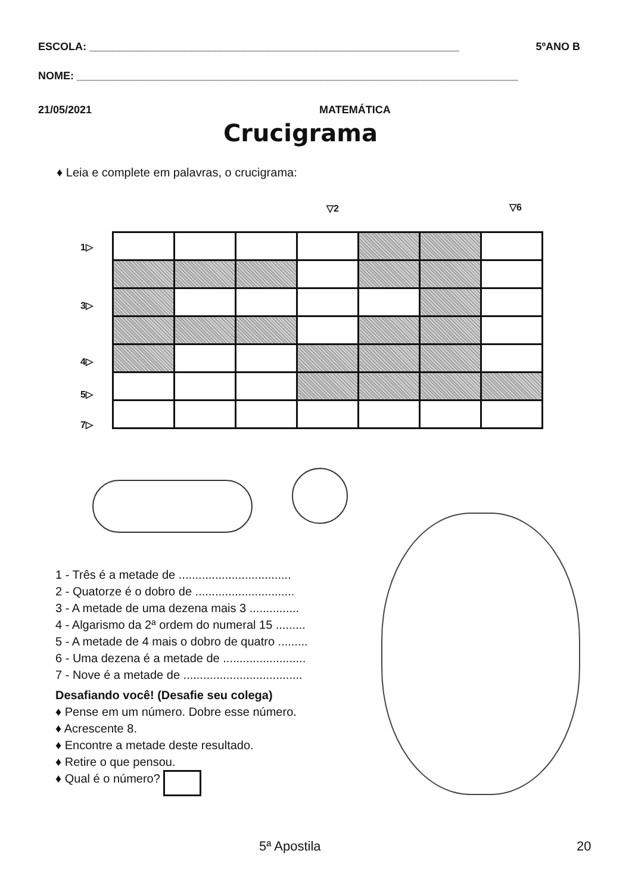ESCOLA: ______________________________________________________________ 5ºANO B
NOME: __________________________________________________________________________
21/05/2021 MATEMÁTICA
Crucigrama
♦ Leia e complete em palavras, o crucigrama:
▽2 ▽6
1▷
3▷
4▷
5▷
7▷
1 - Três é a metade de ..................................
2 - Quatorze é o dobro de ..............................
3 - A metade de uma dezena mais 3 ...............
4 - Algarismo da 2ª ordem do numeral 15 .........
5 - A metade de 4 mais o dobro de quatro .........
6 - Uma dezena é a metade de .........................
7 - Nove é a metade de ....................................
Desafiando você! (Desafie seu colega)
♦ Pense em um número. Dobre esse número.
♦ Acrescente 8.
♦ Encontre a metade deste resultado.
♦ Retire o que pensou.
♦ Qual é o número?
5ª Apostila 20